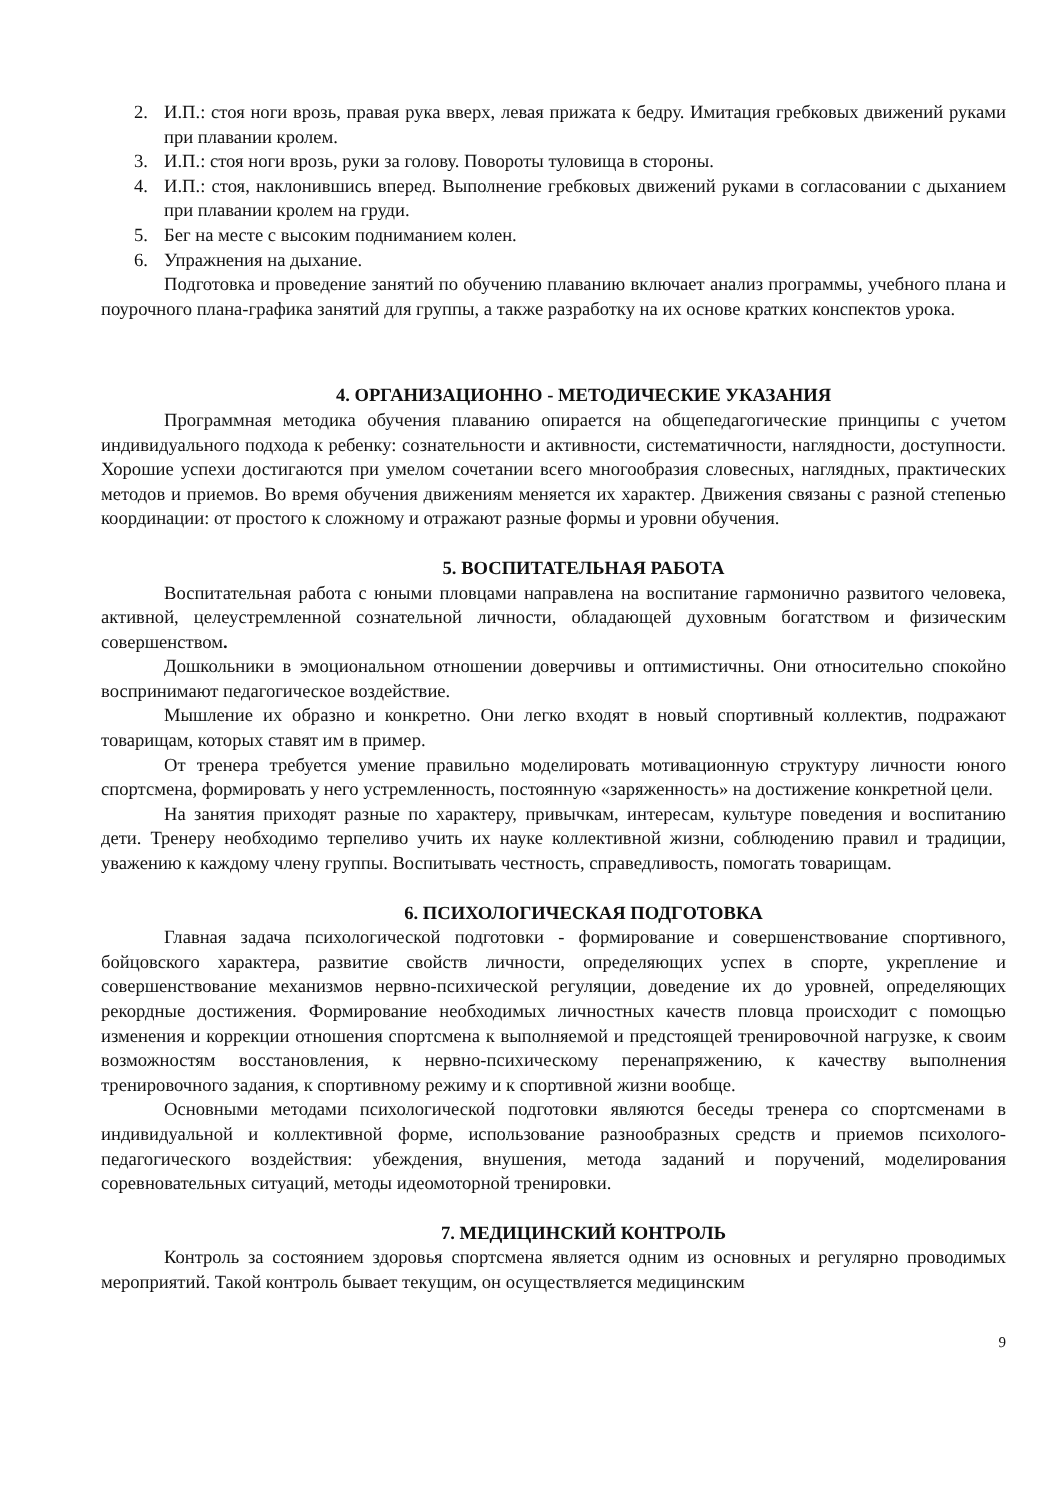2. И.П.: стоя ноги врозь, правая рука вверх, левая прижата к бедру. Имитация гребковых движений руками при плавании кролем.
3. И.П.: стоя ноги врозь, руки за голову. Повороты туловища в стороны.
4. И.П.: стоя, наклонившись вперед. Выполнение гребковых движений руками в согласовании с дыханием при плавании кролем на груди.
5. Бег на месте с высоким подниманием колен.
6. Упражнения на дыхание.
Подготовка и проведение занятий по обучению плаванию включает анализ программы, учебного плана и поурочного плана-графика занятий для группы, а также разработку на их основе кратких конспектов урока.
4. ОРГАНИЗАЦИОННО - МЕТОДИЧЕСКИЕ УКАЗАНИЯ
Программная методика обучения плаванию опирается на общепедагогические принципы с учетом индивидуального подхода к ребенку: сознательности и активности, систематичности, наглядности, доступности. Хорошие успехи достигаются при умелом сочетании всего многообразия словесных, наглядных, практических методов и приемов. Во время обучения движениям меняется их характер. Движения связаны с разной степенью координации: от простого к сложному и отражают разные формы и уровни обучения.
5. ВОСПИТАТЕЛЬНАЯ РАБОТА
Воспитательная работа с юными пловцами направлена на воспитание гармонично развитого человека, активной, целеустремленной сознательной личности, обладающей духовным богатством и физическим совершенством.
Дошкольники в эмоциональном отношении доверчивы и оптимистичны. Они относительно спокойно воспринимают педагогическое воздействие.
Мышление их образно и конкретно. Они легко входят в новый спортивный коллектив, подражают товарищам, которых ставят им в пример.
От тренера требуется умение правильно моделировать мотивационную структуру личности юного спортсмена, формировать у него устремленность, постоянную «заряженность» на достижение конкретной цели.
На занятия приходят разные по характеру, привычкам, интересам, культуре поведения и воспитанию дети. Тренеру необходимо терпеливо учить их науке коллективной жизни, соблюдению правил и традиции, уважению к каждому члену группы. Воспитывать честность, справедливость, помогать товарищам.
6. ПСИХОЛОГИЧЕСКАЯ ПОДГОТОВКА
Главная задача психологической подготовки - формирование и совершенствование спортивного, бойцовского характера, развитие свойств личности, определяющих успех в спорте, укрепление и совершенствование механизмов нервно-психической регуляции, доведение их до уровней, определяющих рекордные достижения. Формирование необходимых личностных качеств пловца происходит с помощью изменения и коррекции отношения спортсмена к выполняемой и предстоящей тренировочной нагрузке, к своим возможностям восстановления, к нервно-психическому перенапряжению, к качеству выполнения тренировочного задания, к спортивному режиму и к спортивной жизни вообще.
Основными методами психологической подготовки являются беседы тренера со спортсменами в индивидуальной и коллективной форме, использование разнообразных средств и приемов психолого-педагогического воздействия: убеждения, внушения, метода заданий и поручений, моделирования соревновательных ситуаций, методы идеомоторной тренировки.
7. МЕДИЦИНСКИЙ КОНТРОЛЬ
Контроль за состоянием здоровья спортсмена является одним из основных и регулярно проводимых мероприятий. Такой контроль бывает текущим, он осуществляется медицинским
9